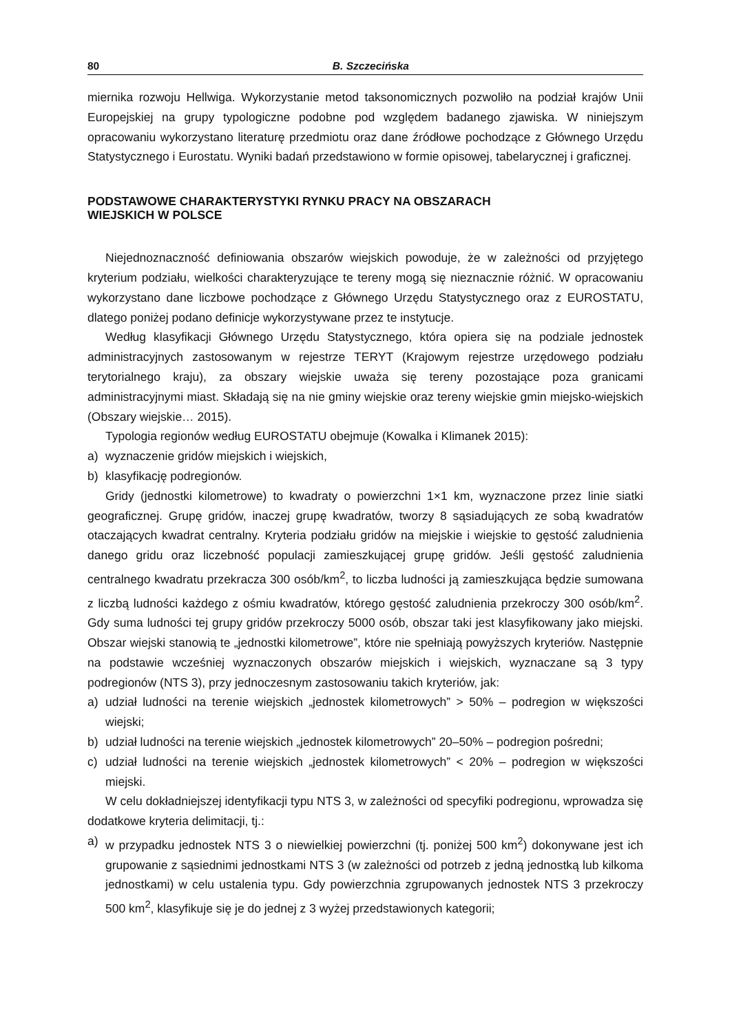80 B. Szczecińska
miernika rozwoju Hellwiga. Wykorzystanie metod taksonomicznych pozwoliło na podział krajów Unii Europejskiej na grupy typologiczne podobne pod względem badanego zjawiska. W niniejszym opracowaniu wykorzystano literaturę przedmiotu oraz dane źródłowe pochodzące z Głównego Urzędu Statystycznego i Eurostatu. Wyniki badań przedstawiono w formie opisowej, tabelarycznej i graficznej.
PODSTAWOWE CHARAKTERYSTYKI RYNKU PRACY NA OBSZARACH
WIEJSKICH W POLSCE
Niejednoznaczność definiowania obszarów wiejskich powoduje, że w zależności od przyjętego kryterium podziału, wielkości charakteryzujące te tereny mogą się nieznacznie różnić. W opracowaniu wykorzystano dane liczbowe pochodzące z Głównego Urzędu Statystycznego oraz z EUROSTATU, dlatego poniżej podano definicje wykorzystywane przez te instytucje.
Według klasyfikacji Głównego Urzędu Statystycznego, która opiera się na podziale jednostek administracyjnych zastosowanym w rejestrze TERYT (Krajowym rejestrze urzędowego podziału terytorialnego kraju), za obszary wiejskie uważa się tereny pozostające poza granicami administracyjnymi miast. Składają się na nie gminy wiejskie oraz tereny wiejskie gmin miejsko-wiejskich (Obszary wiejskie… 2015).
Typologia regionów według EUROSTATU obejmuje (Kowalka i Klimanek 2015):
a) wyznaczenie gridów miejskich i wiejskich,
b) klasyfikację podregionów.
Gridy (jednostki kilometrowe) to kwadraty o powierzchni 1×1 km, wyznaczone przez linie siatki geograficznej. Grupę gridów, inaczej grupę kwadratów, tworzy 8 sąsiadujących ze sobą kwadratów otaczających kwadrat centralny. Kryteria podziału gridów na miejskie i wiejskie to gęstość zaludnienia danego gridu oraz liczebność populacji zamieszkującej grupę gridów. Jeśli gęstość zaludnienia centralnego kwadratu przekracza 300 osób/km<sup>2</sup>, to liczba ludności ją zamieszkująca będzie sumowana z liczbą ludności każdego z ośmiu kwadratów, którego gęstość zaludnienia przekroczy 300 osób/km<sup>2</sup>. Gdy suma ludności tej grupy gridów przekroczy 5000 osób, obszar taki jest klasyfikowany jako miejski. Obszar wiejski stanowią te „jednostki kilometrowe”, które nie spełniają powyższych kryteriów. Następnie na podstawie wcześniej wyznaczonych obszarów miejskich i wiejskich, wyznaczane są 3 typy podregionów (NTS 3), przy jednoczesnym zastosowaniu takich kryteriów, jak:
a) udział ludności na terenie wiejskich „jednostek kilometrowych” > 50% – podregion w większości wiejski;
b) udział ludności na terenie wiejskich „jednostek kilometrowych” 20–50% – podregion pośredni;
c) udział ludności na terenie wiejskich „jednostek kilometrowych” < 20% – podregion w większości miejski.
W celu dokładniejszej identyfikacji typu NTS 3, w zależności od specyfiki podregionu, wprowadza się dodatkowe kryteria delimitacji, tj.:
a) w przypadku jednostek NTS 3 o niewielkiej powierzchni (tj. poniżej 500 km<sup>2</sup>) dokonywane jest ich grupowanie z sąsiednimi jednostkami NTS 3 (w zależności od potrzeb z jedną jednostką lub kilkoma jednostkami) w celu ustalenia typu. Gdy powierzchnia zgrupowanych jednostek NTS 3 przekroczy 500 km<sup>2</sup>, klasyfikuje się je do jednej z 3 wyżej przedstawionych kategorii;